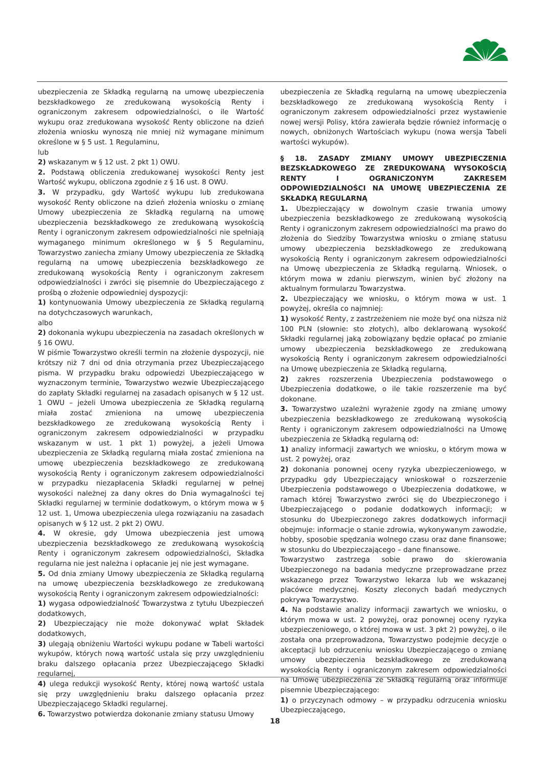ubezpieczenia ze Składką regularną na umowę ubezpieczenia bezskładkowego ze zredukowaną wysokością Renty i ograniczonym zakresem odpowiedzialności, o ile Wartość wykupu oraz zredukowana wysokość Renty obliczone na dzień złożenia wniosku wynoszą nie mniej niż wymagane minimum określone w § 5 ust. 1 Regulaminu,
lub
2) wskazanym w § 12 ust. 2 pkt 1) OWU.
2. Podstawą obliczenia zredukowanej wysokości Renty jest Wartość wykupu, obliczona zgodnie z § 16 ust. 8 OWU.
3. W przypadku, gdy Wartość wykupu lub zredukowana wysokość Renty obliczone na dzień złożenia wniosku o zmianę Umowy ubezpieczenia ze Składką regularną na umowę ubezpieczenia bezskładkowego ze zredukowaną wysokością Renty i ograniczonym zakresem odpowiedzialności nie spełniają wymaganego minimum określonego w § 5 Regulaminu, Towarzystwo zaniecha zmiany Umowy ubezpieczenia ze Składką regularną na umowę ubezpieczenia bezskładkowego ze zredukowaną wysokością Renty i ograniczonym zakresem odpowiedzialności i zwróci się pisemnie do Ubezpieczającego z prośbą o złożenie odpowiedniej dyspozycji:
1) kontynuowania Umowy ubezpieczenia ze Składką regularną na dotychczasowych warunkach,
albo
2) dokonania wykupu ubezpieczenia na zasadach określonych w § 16 OWU.
W piśmie Towarzystwo określi termin na złożenie dyspozycji, nie krótszy niż 7 dni od dnia otrzymania przez Ubezpieczającego pisma. W przypadku braku odpowiedzi Ubezpieczającego w wyznaczonym terminie, Towarzystwo wezwie Ubezpieczającego do zapłaty Składki regularnej na zasadach opisanych w § 12 ust. 1 OWU – jeżeli Umowa ubezpieczenia ze Składką regularną miała zostać zmieniona na umowę ubezpieczenia bezskładkowego ze zredukowaną wysokością Renty i ograniczonym zakresem odpowiedzialności w przypadku wskazanym w ust. 1 pkt 1) powyżej, a jeżeli Umowa ubezpieczenia ze Składką regularną miała zostać zmieniona na umowę ubezpieczenia bezskładkowego ze zredukowaną wysokością Renty i ograniczonym zakresem odpowiedzialności w przypadku niezapłacenia Składki regularnej w pełnej wysokości należnej za dany okres do Dnia wymagalności tej Składki regularnej w terminie dodatkowym, o którym mowa w § 12 ust. 1, Umowa ubezpieczenia ulega rozwiązaniu na zasadach opisanych w § 12 ust. 2 pkt 2) OWU.
4. W okresie, gdy Umowa ubezpieczenia jest umową ubezpieczenia bezskładkowego ze zredukowaną wysokością Renty i ograniczonym zakresem odpowiedzialności, Składka regularna nie jest należna i opłacanie jej nie jest wymagane.
5. Od dnia zmiany Umowy ubezpieczenia ze Składką regularną na umowę ubezpieczenia bezskładkowego ze zredukowaną wysokością Renty i ograniczonym zakresem odpowiedzialności:
1) wygasa odpowiedzialność Towarzystwa z tytułu Ubezpieczeń dodatkowych,
2) Ubezpieczający nie może dokonywać wpłat Składek dodatkowych,
3) ulegają obniżeniu Wartości wykupu podane w Tabeli wartości wykupów, których nową wartość ustala się przy uwzględnieniu braku dalszego opłacania przez Ubezpieczającego Składki regularnej,
4) ulega redukcji wysokość Renty, której nową wartość ustala się przy uwzględnieniu braku dalszego opłacania przez Ubezpieczającego Składki regularnej.
6. Towarzystwo potwierdza dokonanie zmiany statusu Umowy
ubezpieczenia ze Składką regularną na umowę ubezpieczenia bezskładkowego ze zredukowaną wysokością Renty i ograniczonym zakresem odpowiedzialności przez wystawienie nowej wersji Polisy, która zawierała będzie również informację o nowych, obniżonych Wartościach wykupu (nowa wersja Tabeli wartości wykupów).
§ 18. ZASADY ZMIANY UMOWY UBEZPIECZENIA BEZSKŁADKOWEGO ZE ZREDUKOWANĄ WYSOKOŚCIĄ RENTY I OGRANICZONYM ZAKRESEM ODPOWIEDZIALNOŚCI NA UMOWĘ UBEZPIECZENIA ZE SKŁADKĄ REGULARNĄ
1. Ubezpieczający w dowolnym czasie trwania umowy ubezpieczenia bezskładkowego ze zredukowaną wysokością Renty i ograniczonym zakresem odpowiedzialności ma prawo do złożenia do Siedziby Towarzystwa wniosku o zmianę statusu umowy ubezpieczenia bezskładkowego ze zredukowaną wysokością Renty i ograniczonym zakresem odpowiedzialności na Umowę ubezpieczenia ze Składką regularną. Wniosek, o którym mowa w zdaniu pierwszym, winien być złożony na aktualnym formularzu Towarzystwa.
2. Ubezpieczający we wniosku, o którym mowa w ust. 1 powyżej, określa co najmniej:
1) wysokość Renty, z zastrzeżeniem nie może być ona niższa niż 100 PLN (słownie: sto złotych), albo deklarowaną wysokość Składki regularnej jaką zobowiązany będzie opłacać po zmianie umowy ubezpieczenia bezskładkowego ze zredukowaną wysokością Renty i ograniczonym zakresem odpowiedzialności na Umowę ubezpieczenia ze Składką regularną,
2) zakres rozszerzenia Ubezpieczenia podstawowego o Ubezpieczenia dodatkowe, o ile takie rozszerzenie ma być dokonane.
3. Towarzystwo uzależni wyrażenie zgody na zmianę umowy ubezpieczenia bezskładkowego ze zredukowaną wysokością Renty i ograniczonym zakresem odpowiedzialności na Umowę ubezpieczenia ze Składką regularną od:
1) analizy informacji zawartych we wniosku, o którym mowa w ust. 2 powyżej, oraz
2) dokonania ponownej oceny ryzyka ubezpieczeniowego, w przypadku gdy Ubezpieczający wnioskował o rozszerzenie Ubezpieczenia podstawowego o Ubezpieczenia dodatkowe, w ramach której Towarzystwo zwróci się do Ubezpieczonego i Ubezpieczającego o podanie dodatkowych informacji; w stosunku do Ubezpieczonego zakres dodatkowych informacji obejmuje: informacje o stanie zdrowia, wykonywanym zawodzie, hobby, sposobie spędzania wolnego czasu oraz dane finansowe; w stosunku do Ubezpieczającego – dane finansowe.
Towarzystwo zastrzega sobie prawo do skierowania Ubezpieczonego na badania medyczne przeprowadzane przez wskazanego przez Towarzystwo lekarza lub we wskazanej placówce medycznej. Koszty zleconych badań medycznych pokrywa Towarzystwo.
4. Na podstawie analizy informacji zawartych we wniosku, o którym mowa w ust. 2 powyżej, oraz ponownej oceny ryzyka ubezpieczeniowego, o której mowa w ust. 3 pkt 2) powyżej, o ile została ona przeprowadzona, Towarzystwo podejmie decyzje o akceptacji lub odrzuceniu wniosku Ubezpieczającego o zmianę umowy ubezpieczenia bezskładkowego ze zredukowaną wysokością Renty i ograniczonym zakresem odpowiedzialności na Umowę ubezpieczenia ze Składką regularną oraz informuje pisemnie Ubezpieczającego:
1) o przyczynach odmowy – w przypadku odrzucenia wniosku Ubezpieczającego,
18